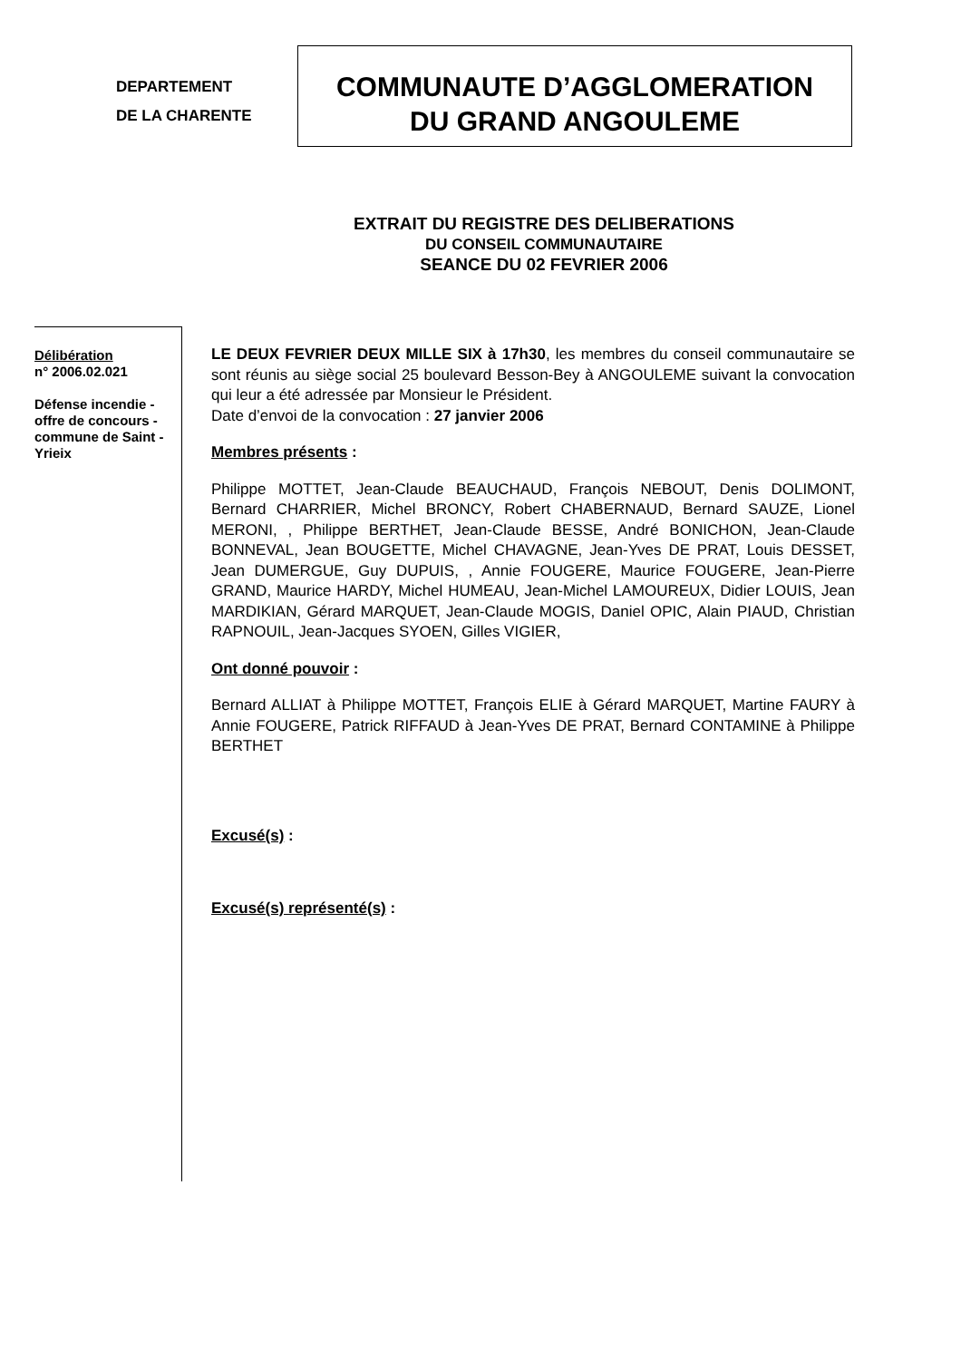DEPARTEMENT
DE LA CHARENTE
COMMUNAUTE D’AGGLOMERATION
DU GRAND ANGOULEME
EXTRAIT DU REGISTRE DES DELIBERATIONS
DU CONSEIL COMMUNAUTAIRE
SEANCE DU 02 FEVRIER 2006
Délibération
n° 2006.02.021
Défense incendie - offre de concours - commune de Saint - Yrieix
LE DEUX FEVRIER DEUX MILLE SIX à 17h30, les membres du conseil communautaire se sont réunis au siège social 25 boulevard Besson-Bey à ANGOULEME suivant la convocation qui leur a été adressée par Monsieur le Président.
Date d’envoi de la convocation : 27 janvier 2006
Membres présents :
Philippe MOTTET, Jean-Claude BEAUCHAUD, François NEBOUT, Denis DOLIMONT, Bernard CHARRIER, Michel BRONCY, Robert CHABERNAUD, Bernard SAUZE, Lionel MERONI, , Philippe BERTHET, Jean-Claude BESSE, André BONICHON, Jean-Claude BONNEVAL, Jean BOUGETTE, Michel CHAVAGNE, Jean-Yves DE PRAT, Louis DESSET, Jean DUMERGUE, Guy DUPUIS, , Annie FOUGERE, Maurice FOUGERE, Jean-Pierre GRAND, Maurice HARDY, Michel HUMEAU, Jean-Michel LAMOUREUX, Didier LOUIS, Jean MARDIKIAN, Gérard MARQUET, Jean-Claude MOGIS, Daniel OPIC, Alain PIAUD, Christian RAPNOUIL, Jean-Jacques SYOEN, Gilles VIGIER,
Ont donné pouvoir :
Bernard ALLIAT à Philippe MOTTET, François ELIE à Gérard MARQUET, Martine FAURY à Annie FOUGERE, Patrick RIFFAUD à Jean-Yves DE PRAT, Bernard CONTAMINE à Philippe BERTHET
Excusé(s) :
Excusé(s) représenté(s) :